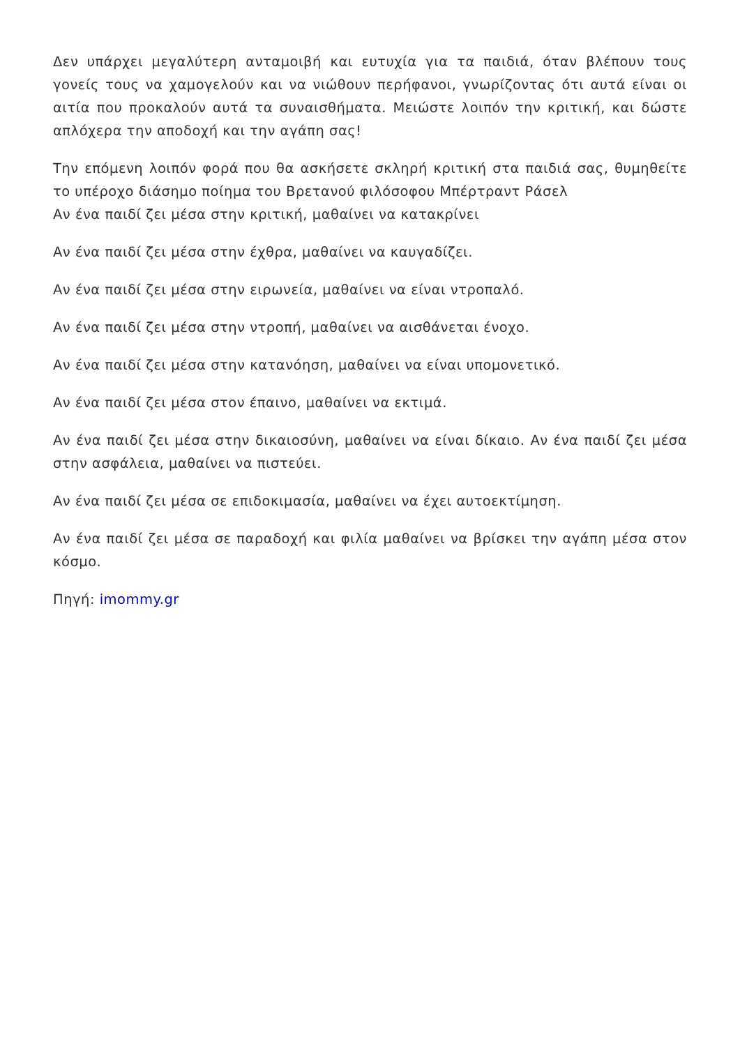Δεν υπάρχει μεγαλύτερη ανταμοιβή και ευτυχία για τα παιδιά, όταν βλέπουν τους γονείς τους να χαμογελούν και να νιώθουν περήφανοι, γνωρίζοντας ότι αυτά είναι οι αιτία που προκαλούν αυτά τα συναισθήματα. Μειώστε λοιπόν την κριτική, και δώστε απλόχερα την αποδοχή και την αγάπη σας!
Την επόμενη λοιπόν φορά που θα ασκήσετε σκληρή κριτική στα παιδιά σας, θυμηθείτε το υπέροχο διάσημο ποίημα του Βρετανού φιλόσοφου Μπέρτραντ Ράσελ
Αν ένα παιδί ζει μέσα στην κριτική, μαθαίνει να κατακρίνει
Αν ένα παιδί ζει μέσα στην έχθρα, μαθαίνει να καυγαδίζει.
Αν ένα παιδί ζει μέσα στην ειρωνεία, μαθαίνει να είναι ντροπαλό.
Αν ένα παιδί ζει μέσα στην ντροπή, μαθαίνει να αισθάνεται ένοχο.
Αν ένα παιδί ζει μέσα στην κατανόηση, μαθαίνει να είναι υπομονετικό.
Αν ένα παιδί ζει μέσα στον έπαινο, μαθαίνει να εκτιμά.
Αν ένα παιδί ζει μέσα στην δικαιοσύνη, μαθαίνει να είναι δίκαιο. Αν ένα παιδί ζει μέσα στην ασφάλεια, μαθαίνει να πιστεύει.
Αν ένα παιδί ζει μέσα σε επιδοκιμασία, μαθαίνει να έχει αυτοεκτίμηση.
Αν ένα παιδί ζει μέσα σε παραδοχή και φιλία μαθαίνει να βρίσκει την αγάπη μέσα στον κόσμο.
Πηγή: imommy.gr